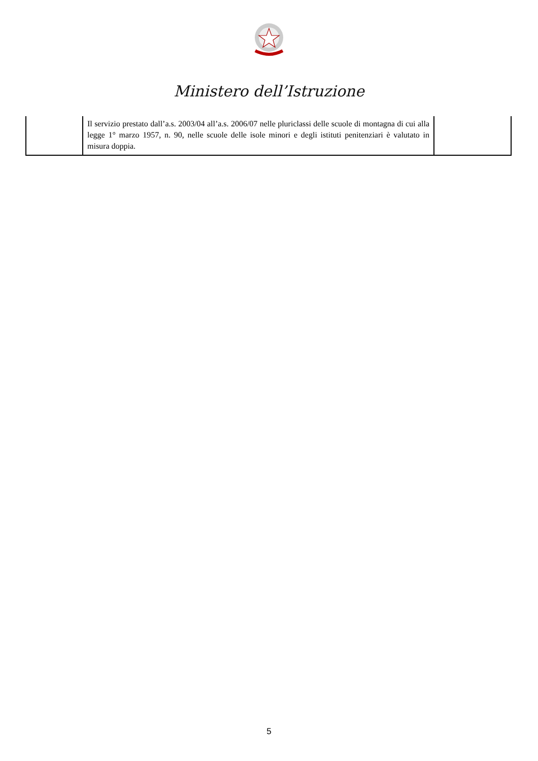Ministero dell’Istruzione
| | Il servizio prestato dall’a.s. 2003/04 all’a.s. 2006/07 nelle pluriclassi delle scuole di montagna di cui alla legge 1° marzo 1957, n. 90, nelle scuole delle isole minori e degli istituti penitenziari è valutato in misura doppia. | |
5